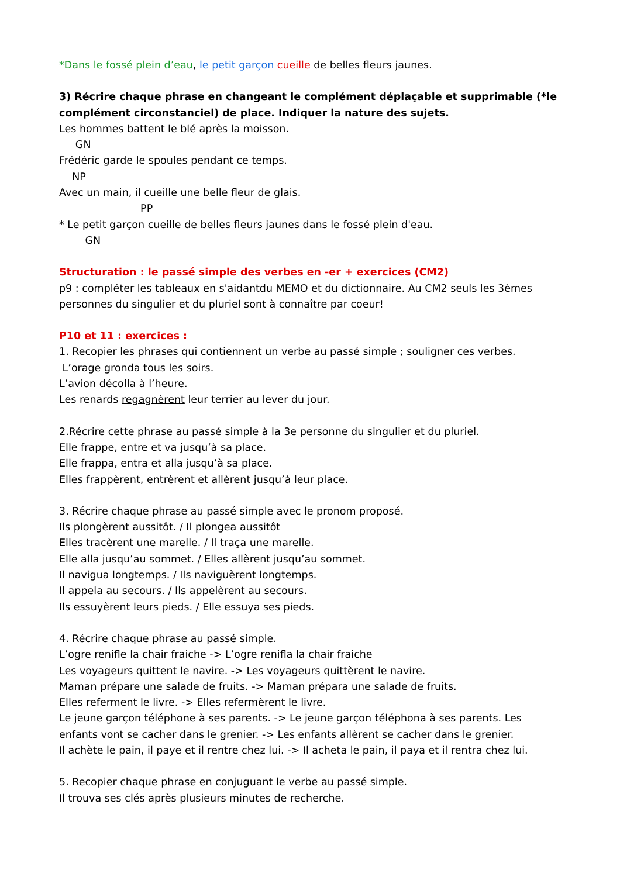*Dans le fossé plein d’eau, le petit garçon cueille de belles fleurs jaunes.
3) Récrire chaque phrase en changeant le complément déplaçable et supprimable (*le complément circonstanciel) de place. Indiquer la nature des sujets.
Les hommes battent le blé après la moisson.
GN
Frédéric garde le spoules pendant ce temps.
NP
Avec un main, il cueille une belle fleur de glais.
PP
* Le petit garçon cueille de belles fleurs jaunes dans le fossé plein d'eau.
GN
Structuration : le passé simple des verbes en -er + exercices (CM2)
p9 : compléter les tableaux en s'aidantdu MEMO et du dictionnaire. Au CM2 seuls les 3èmes personnes du singulier et du pluriel sont à connaître par coeur!
P10 et 11 : exercices :
1. Recopier les phrases qui contiennent un verbe au passé simple ; souligner ces verbes.
L’orage gronda tous les soirs.
L’avion décolla à l’heure.
Les renards regagnèrent leur terrier au lever du jour.
2.Récrire cette phrase au passé simple à la 3e personne du singulier et du pluriel.
Elle frappe, entre et va jusqu’à sa place.
Elle frappa, entra et alla jusqu’à sa place.
Elles frappèrent, entrèrent et allèrent jusqu’à leur place.
3. Récrire chaque phrase au passé simple avec le pronom proposé.
Ils plongèrent aussitôt. / Il plongea aussitôt
Elles tracèrent une marelle. / Il traça une marelle.
Elle alla jusqu’au sommet. / Elles allèrent jusqu’au sommet.
Il navigua longtemps. / Ils naviguèrent longtemps.
Il appela au secours. / Ils appelèrent au secours.
Ils essuyèrent leurs pieds. / Elle essuya ses pieds.
4. Récrire chaque phrase au passé simple.
L’ogre renifle la chair fraiche -> L’ogre renifla la chair fraiche
Les voyageurs quittent le navire. -> Les voyageurs quittèrent le navire.
Maman prépare une salade de fruits. -> Maman prépara une salade de fruits.
Elles referment le livre. -> Elles refermèrent le livre.
Le jeune garçon téléphone à ses parents. -> Le jeune garçon téléphona à ses parents. Les enfants vont se cacher dans le grenier. -> Les enfants allèrent se cacher dans le grenier.
Il achète le pain, il paye et il rentre chez lui. -> Il acheta le pain, il paya et il rentra chez lui.
5. Recopier chaque phrase en conjuguant le verbe au passé simple.
Il trouva ses clés après plusieurs minutes de recherche.